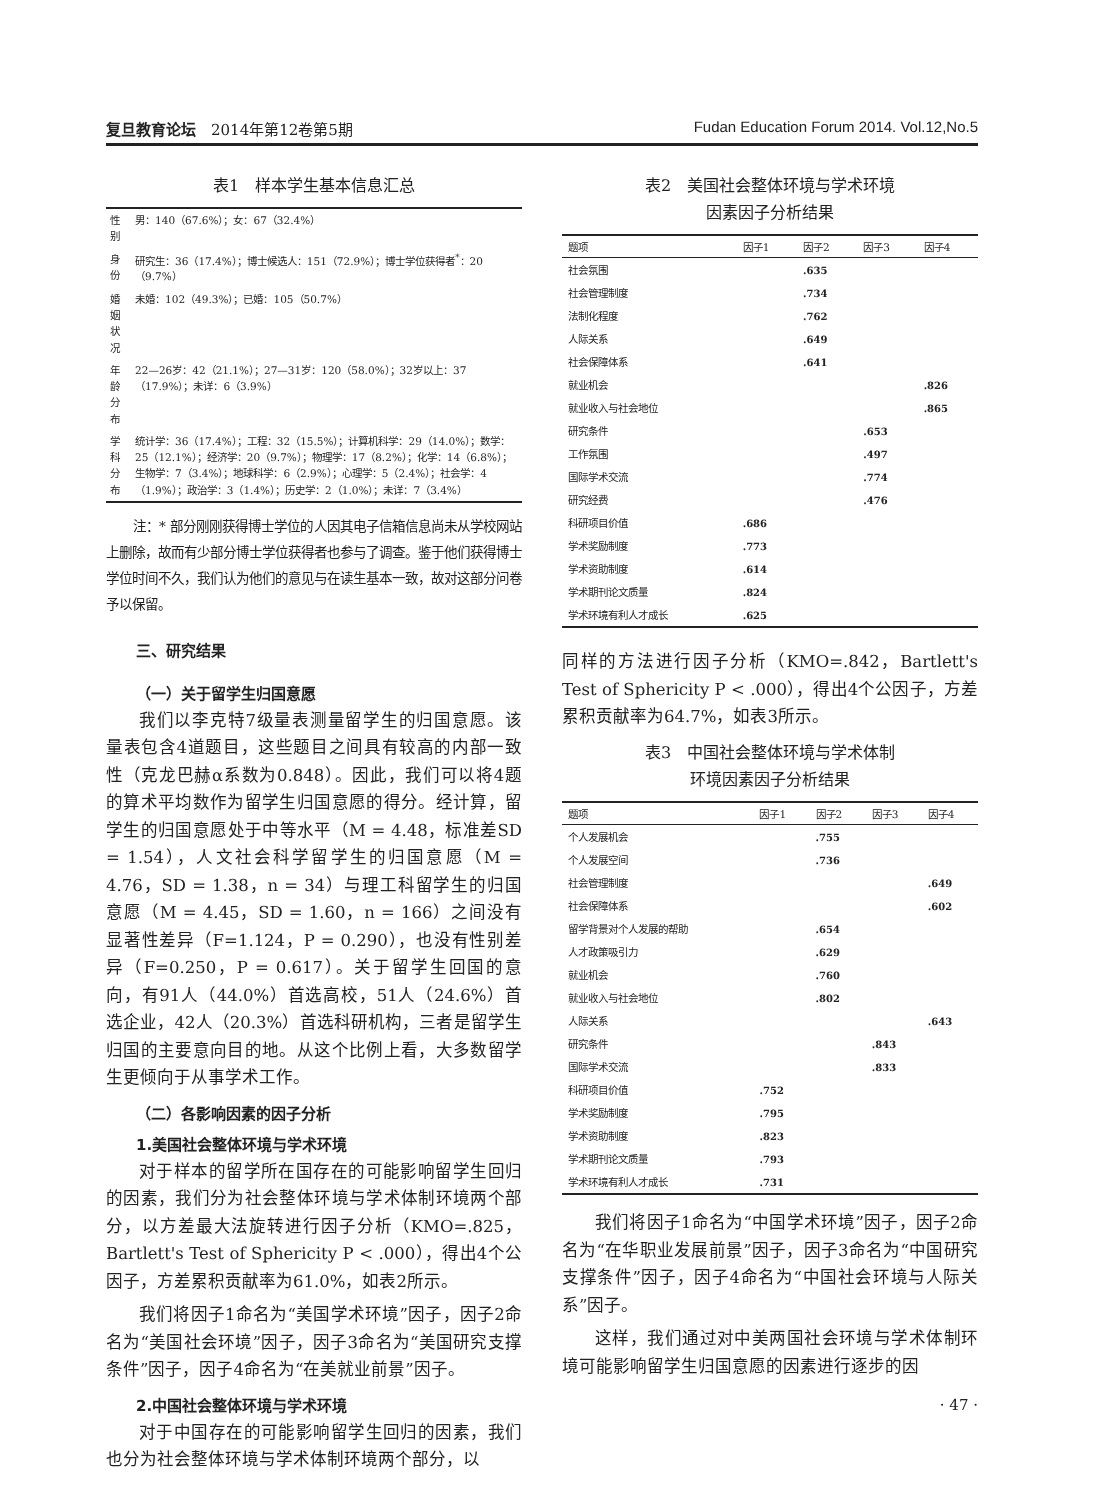复旦教育论坛　2014年第12卷第5期 Fudan Education Forum 2014. Vol.12,No.5
表1　样本学生基本信息汇总
| 性别 | 男：140（67.6%）；女：67（32.4%） |
| 身份 | 研究生：36（17.4%）；博士候选人：151（72.9%）；博士学位获得者<sup>*</sup>：20（9.7%） |
| 婚姻状况 | 未婚：102（49.3%）；已婚：105（50.7%） |
| 年龄分布 | 22—26岁：42（21.1%）；27—31岁：120（58.0%）；32岁以上：37（17.9%）；未详：6（3.9%） |
| 学科分布 | 统计学：36（17.4%）；工程：32（15.5%）；计算机科学：29（14.0%）；数学：25（12.1%）；经济学：20（9.7%）；物理学：17（8.2%）；化学：14（6.8%）；生物学：7（3.4%）；地球科学：6（2.9%）；心理学：5（2.4%）；社会学：4（1.9%）；政治学：3（1.4%）；历史学：2（1.0%）；未详：7（3.4%） |
注：* 部分刚刚获得博士学位的人因其电子信箱信息尚未从学校网站上删除，故而有少部分博士学位获得者也参与了调查。鉴于他们获得博士学位时间不久，我们认为他们的意见与在读生基本一致，故对这部分问卷予以保留。
三、研究结果
（一）关于留学生归国意愿
我们以李克特7级量表测量留学生的归国意愿。该量表包含4道题目，这些题目之间具有较高的内部一致性（克龙巴赫α系数为0.848）。因此，我们可以将4题的算术平均数作为留学生归国意愿的得分。经计算，留学生的归国意愿处于中等水平（M = 4.48，标准差SD = 1.54），人文社会科学留学生的归国意愿（M = 4.76，SD = 1.38，n = 34）与理工科留学生的归国意愿（M = 4.45，SD = 1.60，n = 166）之间没有显著性差异（F=1.124，P = 0.290），也没有性别差异（F=0.250，P = 0.617）。关于留学生回国的意向，有91人（44.0%）首选高校，51人（24.6%）首选企业，42人（20.3%）首选科研机构，三者是留学生归国的主要意向目的地。从这个比例上看，大多数留学生更倾向于从事学术工作。
（二）各影响因素的因子分析
1.美国社会整体环境与学术环境
对于样本的留学所在国存在的可能影响留学生回归的因素，我们分为社会整体环境与学术体制环境两个部分，以方差最大法旋转进行因子分析（KMO=.825，Bartlett's Test of Sphericity P < .000），得出4个公因子，方差累积贡献率为61.0%，如表2所示。
我们将因子1命名为“美国学术环境”因子，因子2命名为“美国社会环境”因子，因子3命名为“美国研究支撑条件”因子，因子4命名为“在美就业前景”因子。
2.中国社会整体环境与学术环境
对于中国存在的可能影响留学生回归的因素，我们也分为社会整体环境与学术体制环境两个部分，以
表2　美国社会整体环境与学术环境
因素因子分析结果
| 题项 | 因子1 | 因子2 | 因子3 | 因子4 |
| --- | --- | --- | --- | --- |
| 社会氛围 | | .635 | | |
| 社会管理制度 | | .734 | | |
| 法制化程度 | | .762 | | |
| 人际关系 | | .649 | | |
| 社会保障体系 | | .641 | | |
| 就业机会 | | | | .826 |
| 就业收入与社会地位 | | | | .865 |
| 研究条件 | | | .653 | |
| 工作氛围 | | | .497 | |
| 国际学术交流 | | | .774 | |
| 研究经费 | | | .476 | |
| 科研项目价值 | .686 | | | |
| 学术奖励制度 | .773 | | | |
| 学术资助制度 | .614 | | | |
| 学术期刊论文质量 | .824 | | | |
| 学术环境有利人才成长 | .625 | | | |
同样的方法进行因子分析（KMO=.842，Bartlett's Test of Sphericity P < .000），得出4个公因子，方差累积贡献率为64.7%，如表3所示。
表3　中国社会整体环境与学术体制
环境因素因子分析结果
| 题项 | 因子1 | 因子2 | 因子3 | 因子4 |
| --- | --- | --- | --- | --- |
| 个人发展机会 | | .755 | | |
| 个人发展空间 | | .736 | | |
| 社会管理制度 | | | | .649 |
| 社会保障体系 | | | | .602 |
| 留学背景对个人发展的帮助 | | .654 | | |
| 人才政策吸引力 | | .629 | | |
| 就业机会 | | .760 | | |
| 就业收入与社会地位 | | .802 | | |
| 人际关系 | | | | .643 |
| 研究条件 | | | .843 | |
| 国际学术交流 | | | .833 | |
| 科研项目价值 | .752 | | | |
| 学术奖励制度 | .795 | | | |
| 学术资助制度 | .823 | | | |
| 学术期刊论文质量 | .793 | | | |
| 学术环境有利人才成长 | .731 | | | |
我们将因子1命名为“中国学术环境”因子，因子2命名为“在华职业发展前景”因子，因子3命名为“中国研究支撑条件”因子，因子4命名为“中国社会环境与人际关系”因子。
这样，我们通过对中美两国社会环境与学术体制环境可能影响留学生归国意愿的因素进行逐步的因
· 47 ·